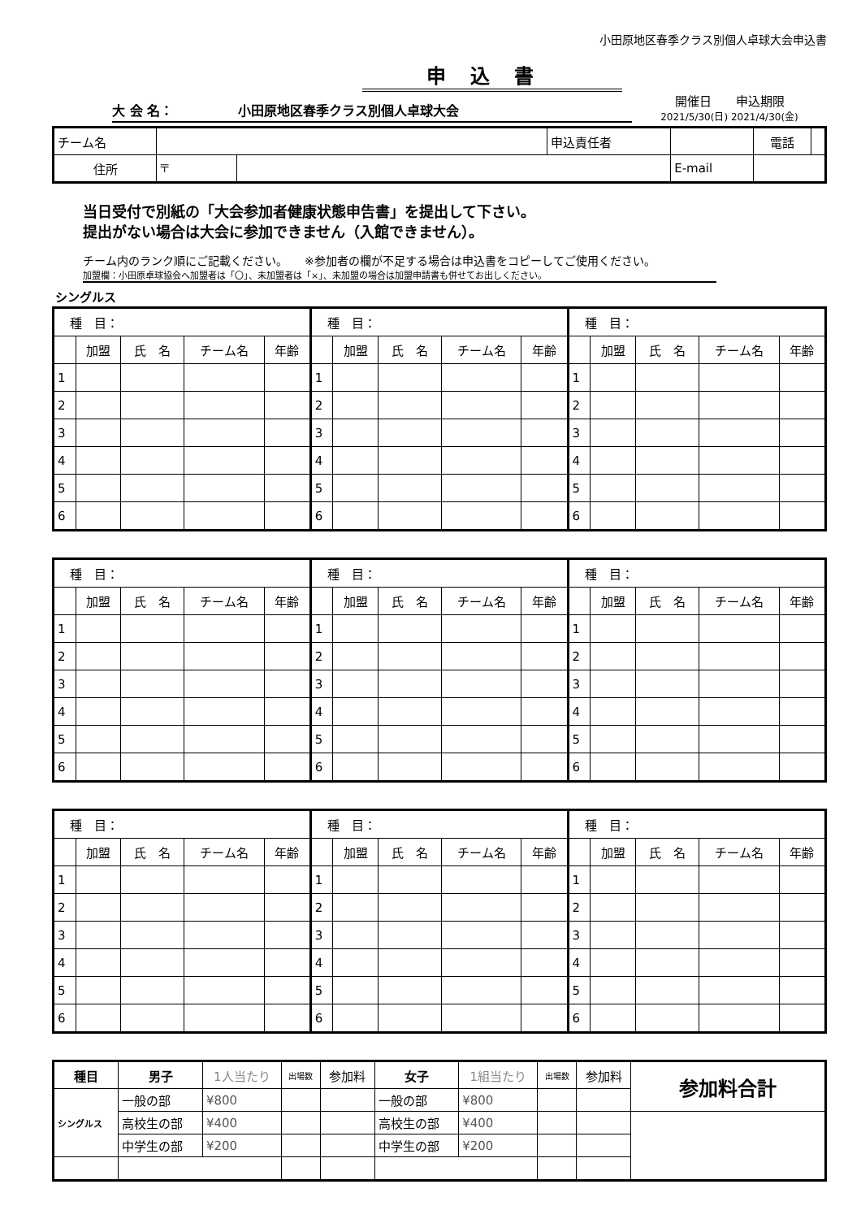小田原地区春季クラス別個人卓球大会申込書
申込書
大 会 名：　　　　　小田原地区春季クラス別個人卓球大会
開催日　　申込期限
2021/5/30(日) 2021/4/30(金)
| チーム名 | | | 申込責任者 | | | 電話 | |
| 住所 | 〒 | | | | E-mail | | |
当日受付で別紙の「大会参加者健康状態申告書」を提出して下さい。
提出がない場合は大会に参加できません（入館できません）。
チーム内のランク順にご記載ください。　　※参加者の欄が不足する場合は申込書をコピーしてご使用ください。
加盟欄：小田原卓球協会へ加盟者は「〇」、未加盟者は「×」、未加盟の場合は加盟申請書も併せてお出しください。
シングルス
| 種 目： | | | | |
| | 加盟 | 氏 名 | チーム名 | 年齢 |
| 1 | | | | |
| 2 | | | | |
| 3 | | | | |
| 4 | | | | |
| 5 | | | | |
| 6 | | | | |
| 種 目： | | | | |
| | 加盟 | 氏 名 | チーム名 | 年齢 |
| 1 | | | | |
| 2 | | | | |
| 3 | | | | |
| 4 | | | | |
| 5 | | | | |
| 6 | | | | |
| 種 目： | | | | |
| | 加盟 | 氏 名 | チーム名 | 年齢 |
| 1 | | | | |
| 2 | | | | |
| 3 | | | | |
| 4 | | | | |
| 5 | | | | |
| 6 | | | | |
| 種 目： | | | | |
| | 加盟 | 氏 名 | チーム名 | 年齢 |
| 1 | | | | |
| 2 | | | | |
| 3 | | | | |
| 4 | | | | |
| 5 | | | | |
| 6 | | | | |
| 種 目： | | | | |
| | 加盟 | 氏 名 | チーム名 | 年齢 |
| 1 | | | | |
| 2 | | | | |
| 3 | | | | |
| 4 | | | | |
| 5 | | | | |
| 6 | | | | |
| 種 目： | | | | |
| | 加盟 | 氏 名 | チーム名 | 年齢 |
| 1 | | | | |
| 2 | | | | |
| 3 | | | | |
| 4 | | | | |
| 5 | | | | |
| 6 | | | | |
| 種 目： | | | | |
| | 加盟 | 氏 名 | チーム名 | 年齢 |
| 1 | | | | |
| 2 | | | | |
| 3 | | | | |
| 4 | | | | |
| 5 | | | | |
| 6 | | | | |
| 種 目： | | | | |
| | 加盟 | 氏 名 | チーム名 | 年齢 |
| 1 | | | | |
| 2 | | | | |
| 3 | | | | |
| 4 | | | | |
| 5 | | | | |
| 6 | | | | |
| 種 目： | | | | |
| | 加盟 | 氏 名 | チーム名 | 年齢 |
| 1 | | | | |
| 2 | | | | |
| 3 | | | | |
| 4 | | | | |
| 5 | | | | |
| 6 | | | | |
| 種目 | 男子 | 1人当たり | 出場数 | 参加料 | 女子 | 1組当たり | 出場数 | 参加料 | 参加料合計 |
| --- | --- | --- | --- | --- | --- | --- | --- | --- | --- |
| シングルス | 一般の部 | ¥800 | | | 一般の部 | ¥800 | | | |
| | 高校生の部 | ¥400 | | | 高校生の部 | ¥400 | | | |
| | 中学生の部 | ¥200 | | | 中学生の部 | ¥200 | | | |